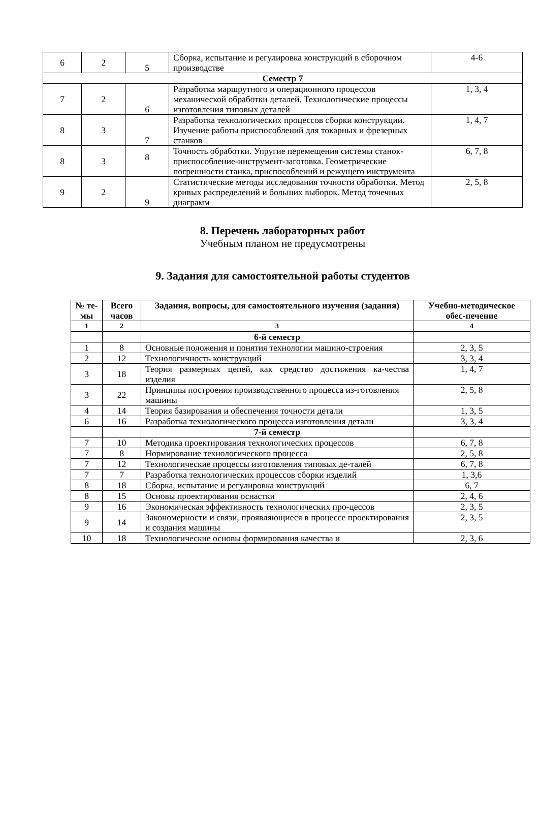| 6 | 2 | 5 | Сборка, испытание и регулировка конструкций в сборочном производстве | 4-6 |
| Семестр 7 | | | | |
| 7 | 2 | 6 | Разработка маршрутного и операционного процессов механической обработки деталей. Технологические процессы изготовления типовых деталей | 1, 3, 4 |
| 8 | 3 | 7 | Разработка технологических процессов сборки конструкции. Изучение работы приспособлений для токарных и фрезерных станков | 1, 4, 7 |
| 8 | 3 | 8 | Точность обработки. Упругие перемещения системы станок-приспособление-инструмент-заготовка. Геометрические погрешности станка, приспособлений и режущего инструмента | 6, 7, 8 |
| 9 | 2 | 9 | Статистические методы исследования точности обработки. Метод кривых распределений и больших выборок. Метод точечных диаграмм | 2, 5, 8 |
8. Перечень лабораторных работ
Учебным планом не предусмотрены
9. Задания для самостоятельной работы студентов
| № те-мы | Всего часов | Задания, вопросы, для самостоятельного изучения (задания) | Учебно-методическое обес-печение |
| --- | --- | --- | --- |
| 1 | 2 | 3 | 4 |
| | | 6-й семестр | |
| 1 | 8 | Основные положения и понятия технологии машино-строения | 2, 3, 5 |
| 2 | 12 | Технологичность конструкций | 3, 3, 4 |
| 3 | 18 | Теория размерных цепей, как средство достижения ка-чества изделия | 1, 4, 7 |
| 3 | 22 | Принципы построения производственного процесса из-готовления машины | 2, 5, 8 |
| 4 | 14 | Теория базирования и обеспечения точности детали | 1, 3, 5 |
| 6 | 16 | Разработка технологического процесса изготовления детали | 3, 3, 4 |
| | | 7-й семестр | |
| 7 | 10 | Методика проектирования технологических процессов | 6, 7, 8 |
| 7 | 8 | Нормирование технологического процесса | 2, 5, 8 |
| 7 | 12 | Технологические процессы изготовления типовых де-талей | 6, 7, 8 |
| 7 | 7 | Разработка технологических процессов сборки изделий | 1, 3,6 |
| 8 | 18 | Сборка, испытание и регулировка конструкций | 6, 7 |
| 8 | 15 | Основы проектирования оснастки | 2, 4, 6 |
| 9 | 16 | Экономическая эффективность технологических про-цессов | 2, 3, 5 |
| 9 | 14 | Закономерности и связи, проявляющиеся в процессе проектирования и создания машины | 2, 3, 5 |
| 10 | 18 | Технологические основы формирования качества и | 2, 3, 6 |